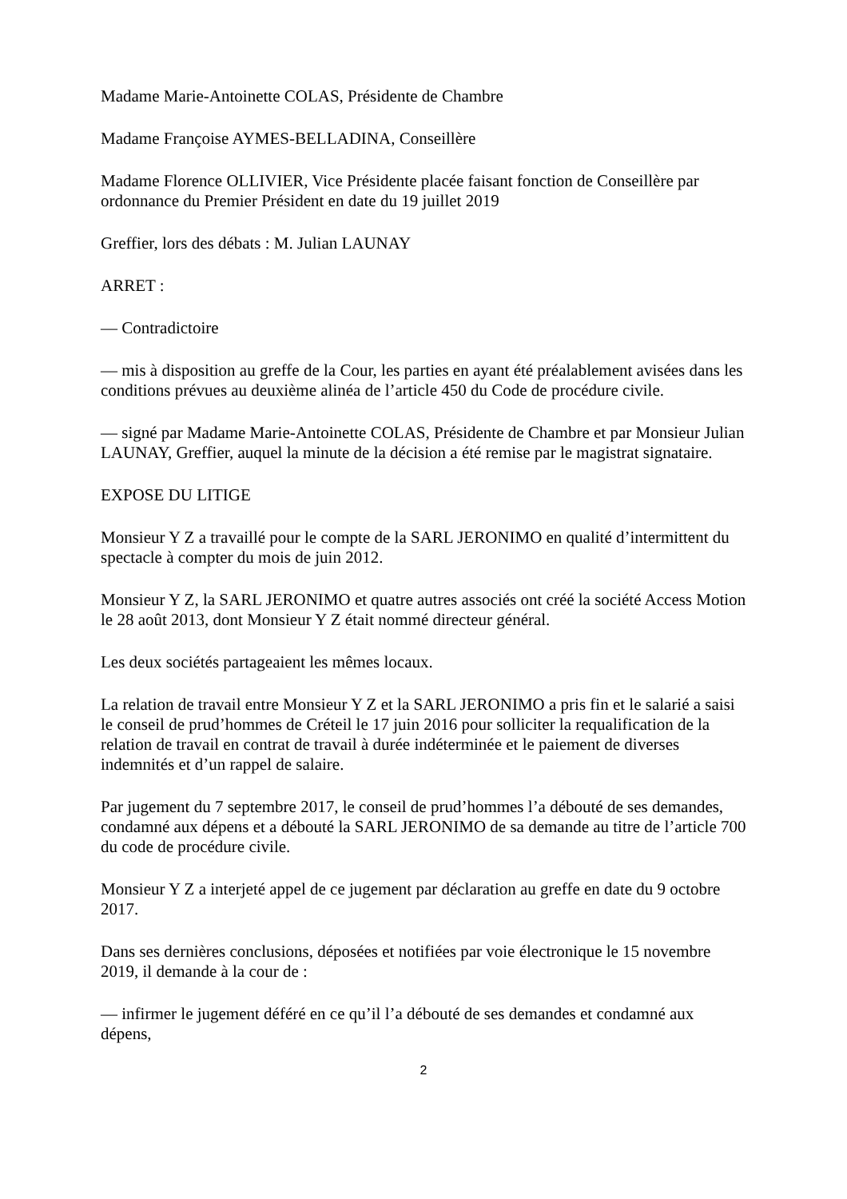Madame Marie-Antoinette COLAS, Présidente de Chambre
Madame Françoise AYMES-BELLADINA, Conseillère
Madame Florence OLLIVIER, Vice Présidente placée faisant fonction de Conseillère par ordonnance du Premier Président en date du 19 juillet 2019
Greffier, lors des débats : M. Julian LAUNAY
ARRET :
— Contradictoire
— mis à disposition au greffe de la Cour, les parties en ayant été préalablement avisées dans les conditions prévues au deuxième alinéa de l’article 450 du Code de procédure civile.
— signé par Madame Marie-Antoinette COLAS, Présidente de Chambre et par Monsieur Julian LAUNAY, Greffier, auquel la minute de la décision a été remise par le magistrat signataire.
EXPOSE DU LITIGE
Monsieur Y Z a travaillé pour le compte de la SARL JERONIMO en qualité d’intermittent du spectacle à compter du mois de juin 2012.
Monsieur Y Z, la SARL JERONIMO et quatre autres associés ont créé la société Access Motion le 28 août 2013, dont Monsieur Y Z était nommé directeur général.
Les deux sociétés partageaient les mêmes locaux.
La relation de travail entre Monsieur Y Z et la SARL JERONIMO a pris fin et le salarié a saisi le conseil de prud’hommes de Créteil le 17 juin 2016 pour solliciter la requalification de la relation de travail en contrat de travail à durée indéterminée et le paiement de diverses indemnités et d’un rappel de salaire.
Par jugement du 7 septembre 2017, le conseil de prud’hommes l’a débouté de ses demandes, condamné aux dépens et a débouté la SARL JERONIMO de sa demande au titre de l’article 700 du code de procédure civile.
Monsieur Y Z a interjeté appel de ce jugement par déclaration au greffe en date du 9 octobre 2017.
Dans ses dernières conclusions, déposées et notifiées par voie électronique le 15 novembre 2019, il demande à la cour de :
— infirmer le jugement déféré en ce qu’il l’a débouté de ses demandes et condamné aux dépens,
2